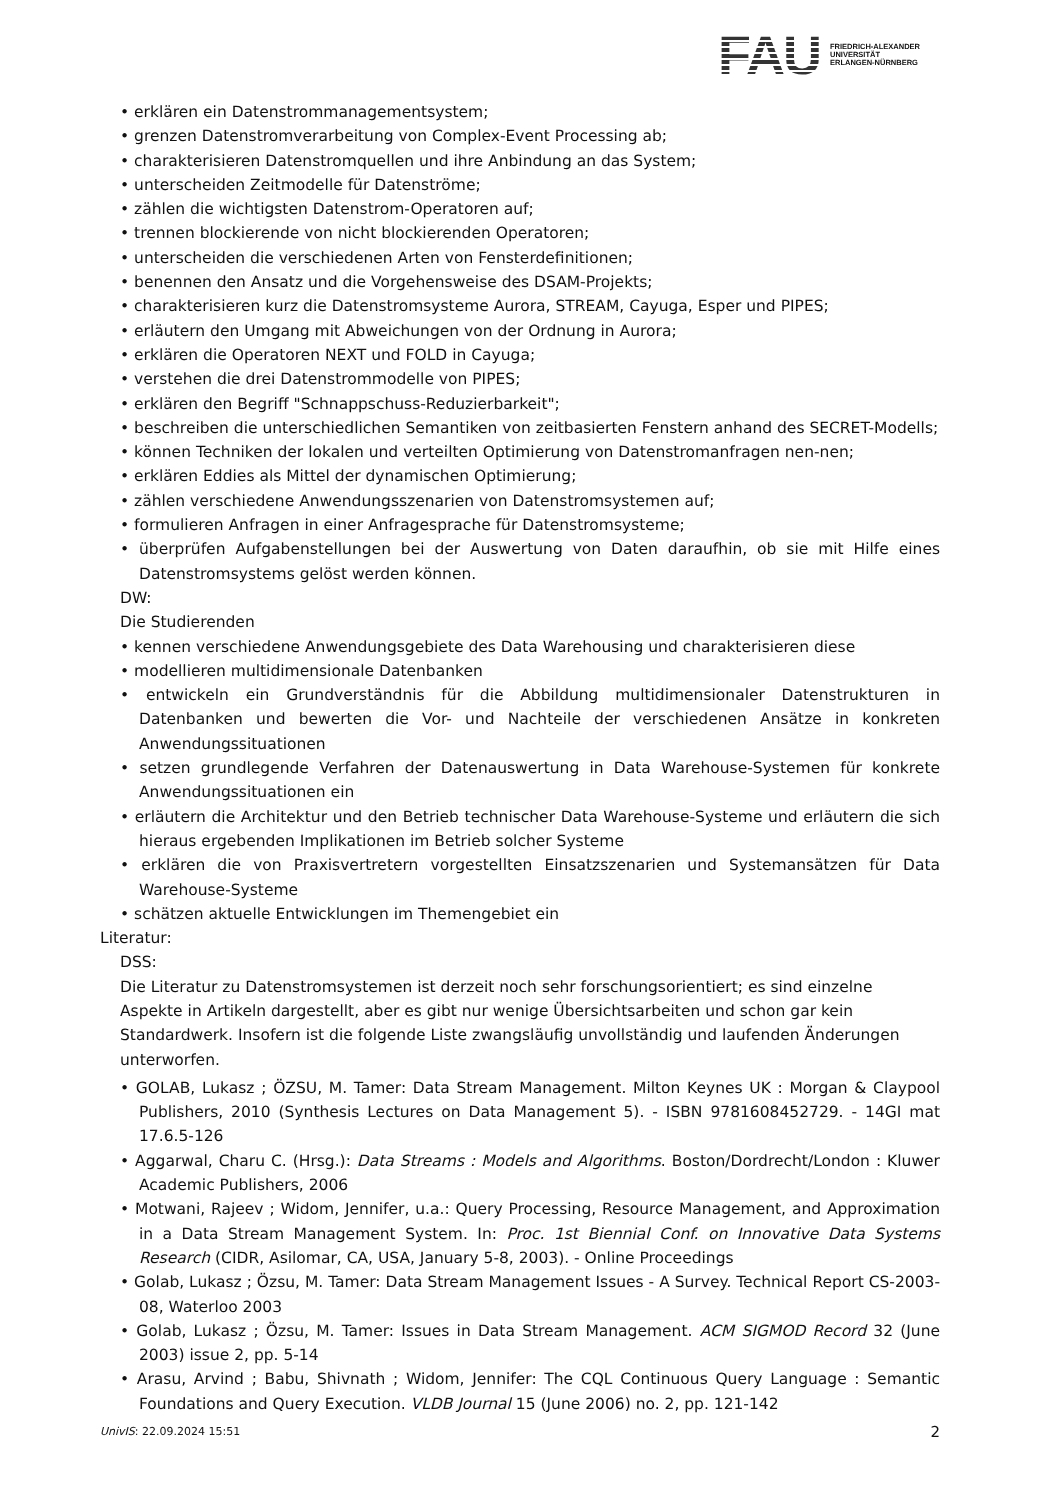FAU
FRIEDRICH-ALEXANDER
UNIVERSITÄT
ERLANGEN-NÜRNBERG
• erklären ein Datenstrommanagementsystem;
• grenzen Datenstromverarbeitung von Complex-Event Processing ab;
• charakterisieren Datenstromquellen und ihre Anbindung an das System;
• unterscheiden Zeitmodelle für Datenströme;
• zählen die wichtigsten Datenstrom-Operatoren auf;
• trennen blockierende von nicht blockierenden Operatoren;
• unterscheiden die verschiedenen Arten von Fensterdefinitionen;
• benennen den Ansatz und die Vorgehensweise des DSAM-Projekts;
• charakterisieren kurz die Datenstromsysteme Aurora, STREAM, Cayuga, Esper und PIPES;
• erläutern den Umgang mit Abweichungen von der Ordnung in Aurora;
• erklären die Operatoren NEXT und FOLD in Cayuga;
• verstehen die drei Datenstrommodelle von PIPES;
• erklären den Begriff "Schnappschuss-Reduzierbarkeit";
• beschreiben die unterschiedlichen Semantiken von zeitbasierten Fenstern anhand des SECRET-Modells;
• können Techniken der lokalen und verteilten Optimierung von Datenstromanfragen nen-nen;
• erklären Eddies als Mittel der dynamischen Optimierung;
• zählen verschiedene Anwendungsszenarien von Datenstromsystemen auf;
• formulieren Anfragen in einer Anfragesprache für Datenstromsysteme;
• überprüfen Aufgabenstellungen bei der Auswertung von Daten daraufhin, ob sie mit Hilfe eines Datenstromsystems gelöst werden können.
DW:
Die Studierenden
• kennen verschiedene Anwendungsgebiete des Data Warehousing und charakterisieren diese
• modellieren multidimensionale Datenbanken
• entwickeln ein Grundverständnis für die Abbildung multidimensionaler Datenstrukturen in Datenbanken und bewerten die Vor- und Nachteile der verschiedenen Ansätze in konkreten Anwendungssituationen
• setzen grundlegende Verfahren der Datenauswertung in Data Warehouse-Systemen für konkrete Anwendungssituationen ein
• erläutern die Architektur und den Betrieb technischer Data Warehouse-Systeme und erläutern die sich hieraus ergebenden Implikationen im Betrieb solcher Systeme
• erklären die von Praxisvertretern vorgestellten Einsatzszenarien und Systemansätzen für Data Warehouse-Systeme
• schätzen aktuelle Entwicklungen im Themengebiet ein
Literatur:
DSS:
Die Literatur zu Datenstromsystemen ist derzeit noch sehr forschungsorientiert; es sind einzelne Aspekte in Artikeln dargestellt, aber es gibt nur wenige Übersichtsarbeiten und schon gar kein Standardwerk. Insofern ist die folgende Liste zwangsläufig unvollständig und laufenden Änderungen unterworfen.
• GOLAB, Lukasz ; ÖZSU, M. Tamer: Data Stream Management. Milton Keynes UK : Morgan & Claypool Publishers, 2010 (Synthesis Lectures on Data Management 5). - ISBN 9781608452729. - 14GI mat 17.6.5-126
• Aggarwal, Charu C. (Hrsg.): Data Streams : Models and Algorithms. Boston/Dordrecht/London : Kluwer Academic Publishers, 2006
• Motwani, Rajeev ; Widom, Jennifer, u.a.: Query Processing, Resource Management, and Approximation in a Data Stream Management System. In: Proc. 1st Biennial Conf. on Innovative Data Systems Research (CIDR, Asilomar, CA, USA, January 5-8, 2003). - Online Proceedings
• Golab, Lukasz ; Özsu, M. Tamer: Data Stream Management Issues - A Survey. Technical Report CS-2003-08, Waterloo 2003
• Golab, Lukasz ; Özsu, M. Tamer: Issues in Data Stream Management. ACM SIGMOD Record 32 (June 2003) issue 2, pp. 5-14
• Arasu, Arvind ; Babu, Shivnath ; Widom, Jennifer: The CQL Continuous Query Language : Semantic Foundations and Query Execution. VLDB Journal 15 (June 2006) no. 2, pp. 121-142
UnivIS: 22.09.2024 15:51 2